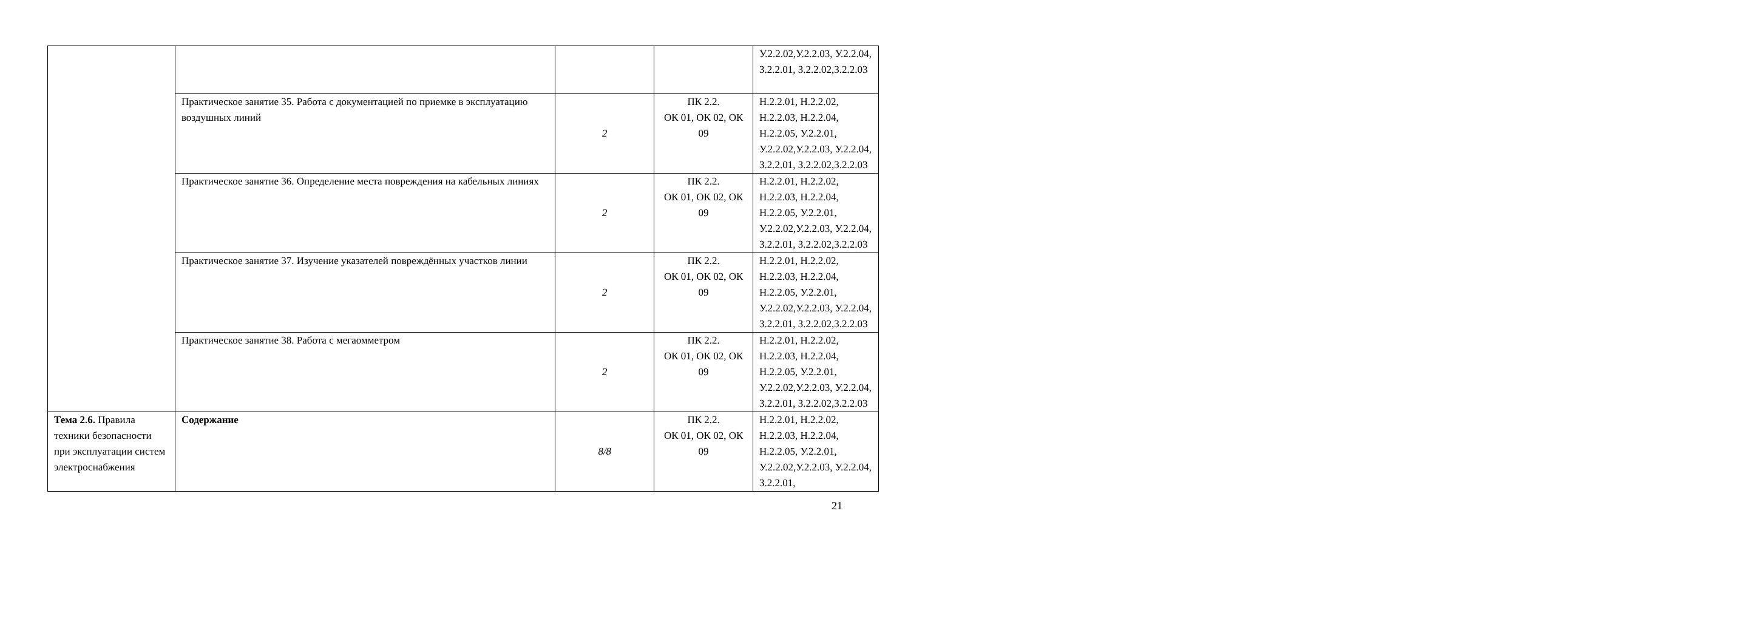| | | | | У.2.2.02,У.2.2.03, У.2.2.04, З.2.2.01, З.2.2.02,З.2.2.03 |
| | Практическое занятие 35. Работа с документацией по приемке в эксплуатацию воздушных линий | 2 | ПК 2.2. ОК 01, ОК 02, ОК 09 | Н.2.2.01, Н.2.2.02, Н.2.2.03, Н.2.2.04, Н.2.2.05, У.2.2.01, У.2.2.02,У.2.2.03, У.2.2.04, З.2.2.01, З.2.2.02,З.2.2.03 |
| | Практическое занятие 36. Определение места повреждения на кабельных линиях | 2 | ПК 2.2. ОК 01, ОК 02, ОК 09 | Н.2.2.01, Н.2.2.02, Н.2.2.03, Н.2.2.04, Н.2.2.05, У.2.2.01, У.2.2.02,У.2.2.03, У.2.2.04, З.2.2.01, З.2.2.02,З.2.2.03 |
| | Практическое занятие 37. Изучение указателей повреждённых участков линии | 2 | ПК 2.2. ОК 01, ОК 02, ОК 09 | Н.2.2.01, Н.2.2.02, Н.2.2.03, Н.2.2.04, Н.2.2.05, У.2.2.01, У.2.2.02,У.2.2.03, У.2.2.04, З.2.2.01, З.2.2.02,З.2.2.03 |
| | Практическое занятие 38. Работа с мегаомметром | 2 | ПК 2.2. ОК 01, ОК 02, ОК 09 | Н.2.2.01, Н.2.2.02, Н.2.2.03, Н.2.2.04, Н.2.2.05, У.2.2.01, У.2.2.02,У.2.2.03, У.2.2.04, З.2.2.01, З.2.2.02,З.2.2.03 |
| Тема 2.6. Правила техники безопасности при эксплуатации систем электроснабжения | Содержание | 8/8 | ПК 2.2. ОК 01, ОК 02, ОК 09 | Н.2.2.01, Н.2.2.02, Н.2.2.03, Н.2.2.04, Н.2.2.05, У.2.2.01, У.2.2.02,У.2.2.03, У.2.2.04, З.2.2.01, |
21